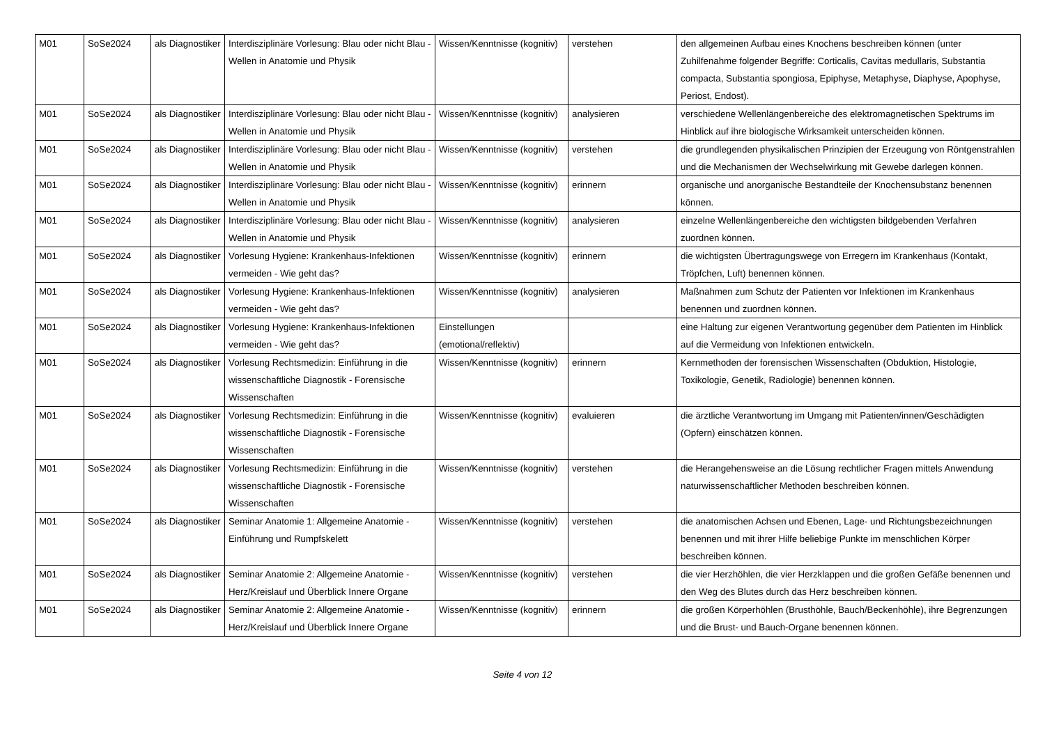| M01 | SoSe2024 | als Diagnostiker | Interdisziplinäre Vorlesung: Blau oder nicht Blau - Wellen in Anatomie und Physik | Wissen/Kenntnisse (kognitiv) | verstehen | den allgemeinen Aufbau eines Knochens beschreiben können (unter Zuhilfenahme folgender Begriffe: Corticalis, Cavitas medullaris, Substantia compacta, Substantia spongiosa, Epiphyse, Metaphyse, Diaphyse, Apophyse, Periost, Endost). |
| M01 | SoSe2024 | als Diagnostiker | Interdisziplinäre Vorlesung: Blau oder nicht Blau - Wellen in Anatomie und Physik | Wissen/Kenntnisse (kognitiv) | analysieren | verschiedene Wellenlängenbereiche des elektromagnetischen Spektrums im Hinblick auf ihre biologische Wirksamkeit unterscheiden können. |
| M01 | SoSe2024 | als Diagnostiker | Interdisziplinäre Vorlesung: Blau oder nicht Blau - Wellen in Anatomie und Physik | Wissen/Kenntnisse (kognitiv) | verstehen | die grundlegenden physikalischen Prinzipien der Erzeugung von Röntgenstrahlen und die Mechanismen der Wechselwirkung mit Gewebe darlegen können. |
| M01 | SoSe2024 | als Diagnostiker | Interdisziplinäre Vorlesung: Blau oder nicht Blau - Wellen in Anatomie und Physik | Wissen/Kenntnisse (kognitiv) | erinnern | organische und anorganische Bestandteile der Knochensubstanz benennen können. |
| M01 | SoSe2024 | als Diagnostiker | Interdisziplinäre Vorlesung: Blau oder nicht Blau - Wellen in Anatomie und Physik | Wissen/Kenntnisse (kognitiv) | analysieren | einzelne Wellenlängenbereiche den wichtigsten bildgebenden Verfahren zuordnen können. |
| M01 | SoSe2024 | als Diagnostiker | Vorlesung Hygiene: Krankenhaus-Infektionen vermeiden - Wie geht das? | Wissen/Kenntnisse (kognitiv) | erinnern | die wichtigsten Übertragungswege von Erregern im Krankenhaus (Kontakt, Tröpfchen, Luft) benennen können. |
| M01 | SoSe2024 | als Diagnostiker | Vorlesung Hygiene: Krankenhaus-Infektionen vermeiden - Wie geht das? | Wissen/Kenntnisse (kognitiv) | analysieren | Maßnahmen zum Schutz der Patienten vor Infektionen im Krankenhaus benennen und zuordnen können. |
| M01 | SoSe2024 | als Diagnostiker | Vorlesung Hygiene: Krankenhaus-Infektionen vermeiden - Wie geht das? | Einstellungen (emotional/reflektiv) | | eine Haltung zur eigenen Verantwortung gegenüber dem Patienten im Hinblick auf die Vermeidung von Infektionen entwickeln. |
| M01 | SoSe2024 | als Diagnostiker | Vorlesung Rechtsmedizin: Einführung in die wissenschaftliche Diagnostik - Forensische Wissenschaften | Wissen/Kenntnisse (kognitiv) | erinnern | Kernmethoden der forensischen Wissenschaften (Obduktion, Histologie, Toxikologie, Genetik, Radiologie) benennen können. |
| M01 | SoSe2024 | als Diagnostiker | Vorlesung Rechtsmedizin: Einführung in die wissenschaftliche Diagnostik - Forensische Wissenschaften | Wissen/Kenntnisse (kognitiv) | evaluieren | die ärztliche Verantwortung im Umgang mit Patienten/innen/Geschädigten (Opfern) einschätzen können. |
| M01 | SoSe2024 | als Diagnostiker | Vorlesung Rechtsmedizin: Einführung in die wissenschaftliche Diagnostik - Forensische Wissenschaften | Wissen/Kenntnisse (kognitiv) | verstehen | die Herangehensweise an die Lösung rechtlicher Fragen mittels Anwendung naturwissenschaftlicher Methoden beschreiben können. |
| M01 | SoSe2024 | als Diagnostiker | Seminar Anatomie 1: Allgemeine Anatomie - Einführung und Rumpfskelett | Wissen/Kenntnisse (kognitiv) | verstehen | die anatomischen Achsen und Ebenen, Lage- und Richtungsbezeichnungen benennen und mit ihrer Hilfe beliebige Punkte im menschlichen Körper beschreiben können. |
| M01 | SoSe2024 | als Diagnostiker | Seminar Anatomie 2: Allgemeine Anatomie - Herz/Kreislauf und Überblick Innere Organe | Wissen/Kenntnisse (kognitiv) | verstehen | die vier Herzhöhlen, die vier Herzklappen und die großen Gefäße benennen und den Weg des Blutes durch das Herz beschreiben können. |
| M01 | SoSe2024 | als Diagnostiker | Seminar Anatomie 2: Allgemeine Anatomie - Herz/Kreislauf und Überblick Innere Organe | Wissen/Kenntnisse (kognitiv) | erinnern | die großen Körperhöhlen (Brusthöhle, Bauch/Beckenhöhle), ihre Begrenzungen und die Brust- und Bauch-Organe benennen können. |
Seite 4 von 12